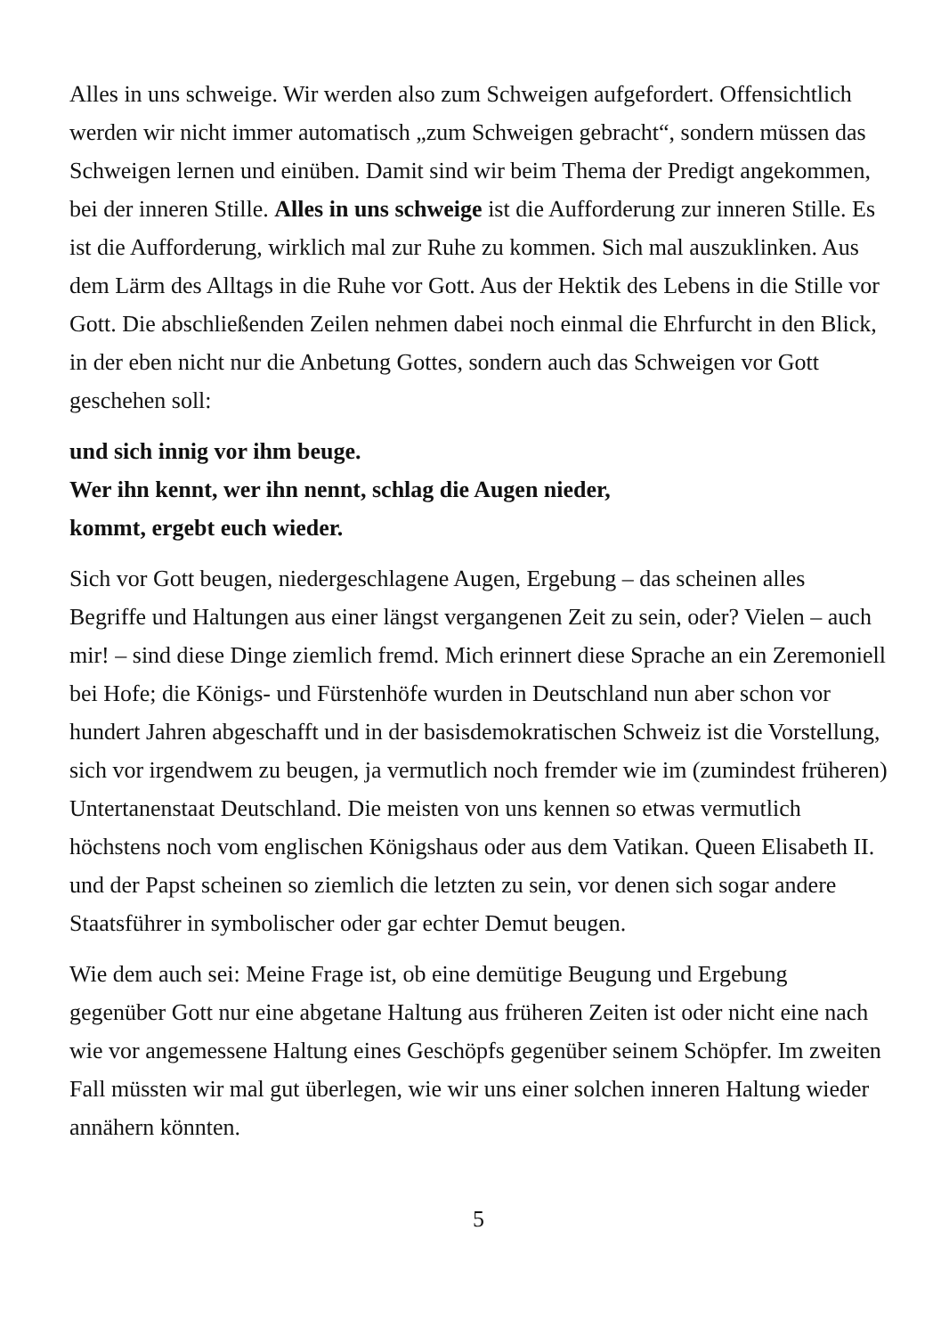Alles in uns schweige. Wir werden also zum Schweigen aufgefordert. Offensichtlich werden wir nicht immer automatisch „zum Schweigen gebracht“, sondern müssen das Schweigen lernen und einüben. Damit sind wir beim Thema der Predigt angekommen, bei der inneren Stille. Alles in uns schweige ist die Aufforderung zur inneren Stille. Es ist die Aufforderung, wirklich mal zur Ruhe zu kommen. Sich mal auszuklinken. Aus dem Lärm des Alltags in die Ruhe vor Gott. Aus der Hektik des Lebens in die Stille vor Gott. Die abschließenden Zeilen nehmen dabei noch einmal die Ehrfurcht in den Blick, in der eben nicht nur die Anbetung Gottes, sondern auch das Schweigen vor Gott geschehen soll:
und sich innig vor ihm beuge.
Wer ihn kennt, wer ihn nennt, schlag die Augen nieder,
kommt, ergebt euch wieder.
Sich vor Gott beugen, niedergeschlagene Augen, Ergebung – das scheinen alles Begriffe und Haltungen aus einer längst vergangenen Zeit zu sein, oder? Vielen – auch mir! – sind diese Dinge ziemlich fremd. Mich erinnert diese Sprache an ein Zeremoniell bei Hofe; die Königs- und Fürstenhöfe wurden in Deutschland nun aber schon vor hundert Jahren abgeschafft und in der basisdemokratischen Schweiz ist die Vorstellung, sich vor irgendwem zu beugen, ja vermutlich noch fremder wie im (zumindest früheren) Untertanenstaat Deutschland. Die meisten von uns kennen so etwas vermutlich höchstens noch vom englischen Königshaus oder aus dem Vatikan. Queen Elisabeth II. und der Papst scheinen so ziemlich die letzten zu sein, vor denen sich sogar andere Staatsführer in symbolischer oder gar echter Demut beugen.
Wie dem auch sei: Meine Frage ist, ob eine demütige Beugung und Ergebung gegenüber Gott nur eine abgetane Haltung aus früheren Zeiten ist oder nicht eine nach wie vor angemessene Haltung eines Geschöpfs gegenüber seinem Schöpfer. Im zweiten Fall müssten wir mal gut überlegen, wie wir uns einer solchen inneren Haltung wieder annähern könnten.
5